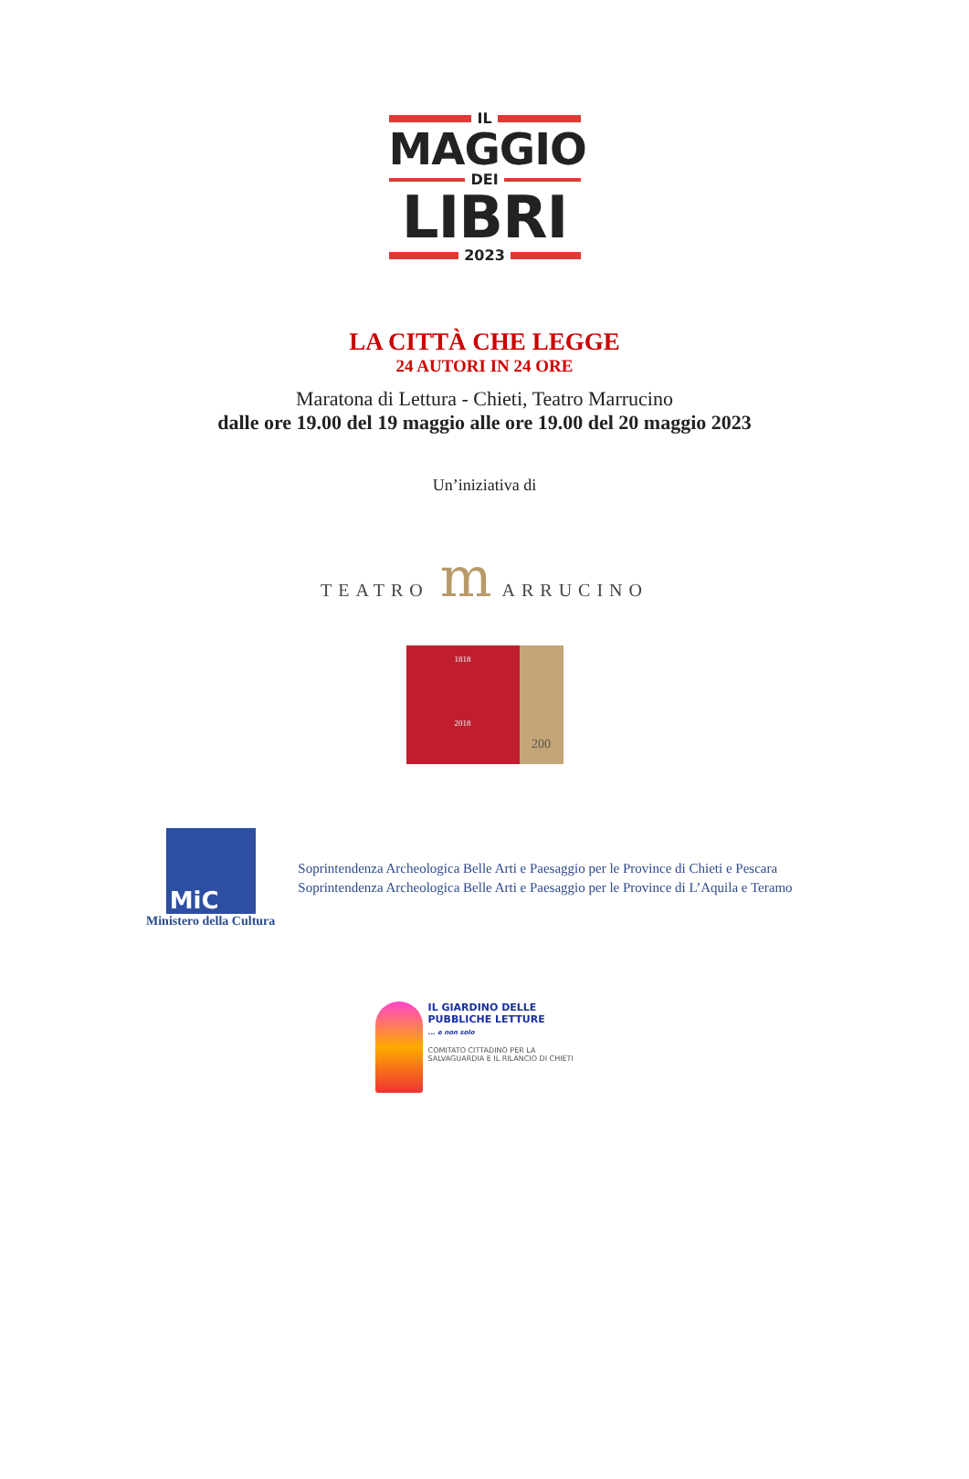IL
MAGGIO
DEI
LIBRI
2023
LA CITTÀ CHE LEGGE
24 AUTORI IN 24 ORE
Maratona di Lettura - Chieti, Teatro Marrucino
dalle ore 19.00 del 19 maggio alle ore 19.00 del 20 maggio 2023
Un’iniziativa di
TEATRO m ARRUCINO
1818
2018
200
MiC
Ministero della Cultura
Soprintendenza Archeologica Belle Arti e Paesaggio per le Province di Chieti e Pescara
Soprintendenza Archeologica Belle Arti e Paesaggio per le Province di L’Aquila e Teramo
IL GIARDINO DELLE
PUBBLICHE LETTURE
... e non solo
COMITATO CITTADINO PER LA SALVAGUARDIA E IL RILANCIO DI CHIETI